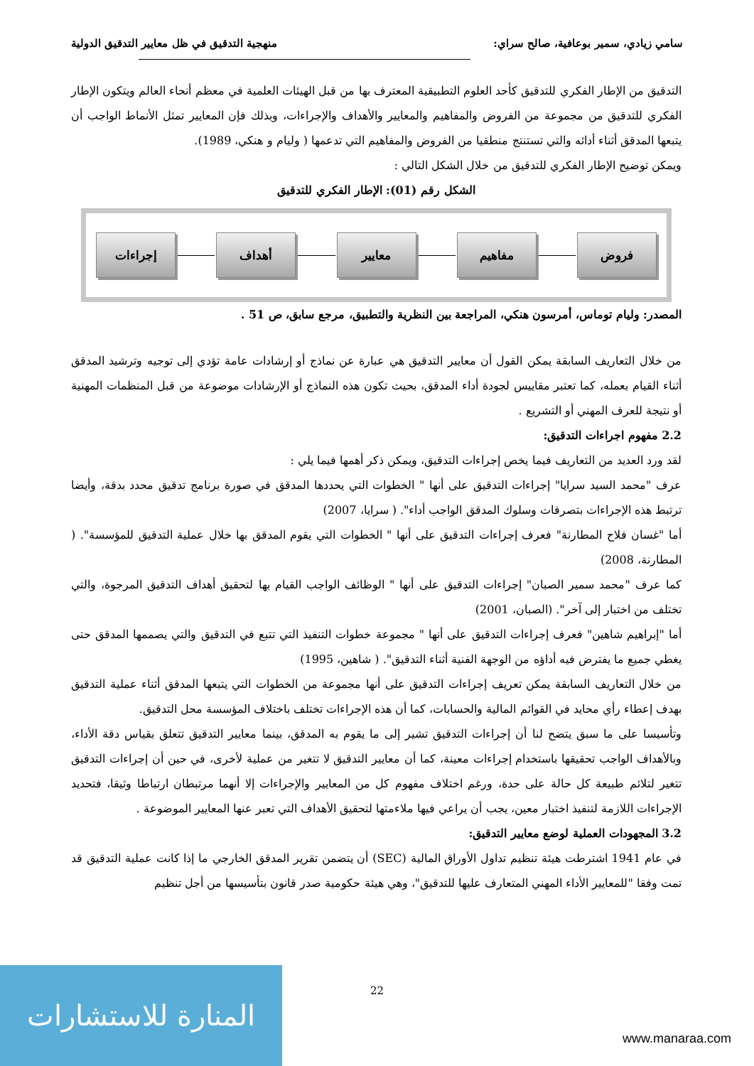سامي زيادي، سمير بوعافية، صالح سراي: منهجية التدقيق في ظل معايير التدقيق الدولية
التدقيق من الإطار الفكري للتدقيق كأحد العلوم التطبيقية المعترف بها من قبل الهيئات العلمية في معظم أنحاء العالم ويتكون الإطار الفكري للتدقيق من مجموعة من الفروض والمفاهيم والمعايير والأهداف والإجراءات، وبذلك فإن المعايير تمثل الأنماط الواجب أن يتبعها المدقق أثناء أدائه والتي تستنتج منطقيا من الفروض والمفاهيم التي تدعمها ( وليام و هنكي، 1989).
ويمكن توضيح الإطار الفكري للتدقيق من خلال الشكل التالي :
الشكل رقم (01): الإطار الفكري للتدقيق
فروض مفاهيم معايير أهداف إجراءات
المصدر: وليام توماس، أمرسون هنكي، المراجعة بين النظرية والتطبيق، مرجع سابق، ص 51 .
من خلال التعاريف السابقة يمكن القول أن معايير التدقيق هي عبارة عن نماذج أو إرشادات عامة تؤدي إلى توجيه وترشيد المدقق أثناء القيام بعمله، كما تعتبر مقاييس لجودة أداء المدقق، بحيث تكون هذه النماذج أو الإرشادات موضوعة من قبل المنظمات المهنية أو نتيجة للعرف المهني أو التشريع .
2.2 مفهوم اجراءات التدقيق:
لقد ورد العديد من التعاريف فيما يخص إجراءات التدقيق، ويمكن ذكر أهمها فيما يلي :
عرف "محمد السيد سرايا" إجراءات التدقيق على أنها " الخطوات التي يحددها المدقق في صورة برنامج تدقيق محدد بدقة، وأيضا ترتبط هذه الإجراءات بتصرفات وسلوك المدقق الواجب أداء". ( سرايا، 2007)
أما "غسان فلاح المطارنة" فعرف إجراءات التدقيق على أنها " الخطوات التي يقوم المدقق بها خلال عملية التدقيق للمؤسسة". ( المطارنة، 2008)
كما عرف "محمد سمير الصبان" إجراءات التدقيق على أنها " الوظائف الواجب القيام بها لتحقيق أهداف التدقيق المرجوة، والتي تختلف من اختبار إلى آخر". (الصبان، 2001)
أما "إبراهيم شاهين" فعرف إجراءات التدقيق على أنها " مجموعة خطوات التنفيذ التي تتبع في التدقيق والتي يصممها المدقق حتى يغطي جميع ما يفترض فيه أداؤه من الوجهة الفنية أثناء التدقيق". ( شاهين، 1995)
من خلال التعاريف السابقة يمكن تعريف إجراءات التدقيق على أنها مجموعة من الخطوات التي يتبعها المدقق أثناء عملية التدقيق بهدف إعطاء رأي محايد في القوائم المالية والحسابات، كما أن هذه الإجراءات تختلف باختلاف المؤسسة محل التدقيق.
وتأسيسا على ما سبق يتضح لنا أن إجراءات التدقيق تشير إلى ما يقوم به المدقق، بينما معايير التدقيق تتعلق بقياس دقة الأداء، وبالأهداف الواجب تحقيقها باستخدام إجراءات معينة، كما أن معايير التدقيق لا تتغير من عملية لأخرى، في حين أن إجراءات التدقيق تتغير لتلائم طبيعة كل حالة على حدة، ورغم اختلاف مفهوم كل من المعايير والإجراءات إلا أنهما مرتبطان ارتباطا وثيقا، فتحديد الإجراءات اللازمة لتنفيذ اختبار معين، يجب أن يراعي فيها ملاءمتها لتحقيق الأهداف التي تعبر عنها المعايير الموضوعة .
3.2 المجهودات العملية لوضع معايير التدقيق:
في عام 1941 اشترطت هيئة تنظيم تداول الأوراق المالية (SEC) أن يتضمن تقرير المدقق الخارجي ما إذا كانت عملية التدقيق قد تمت وفقا "للمعايير الأداء المهني المتعارف عليها للتدقيق"، وهي هيئة حكومية صدر قانون بتأسيسها من أجل تنظيم
22
المنارة للاستشارات
www.manaraa.com